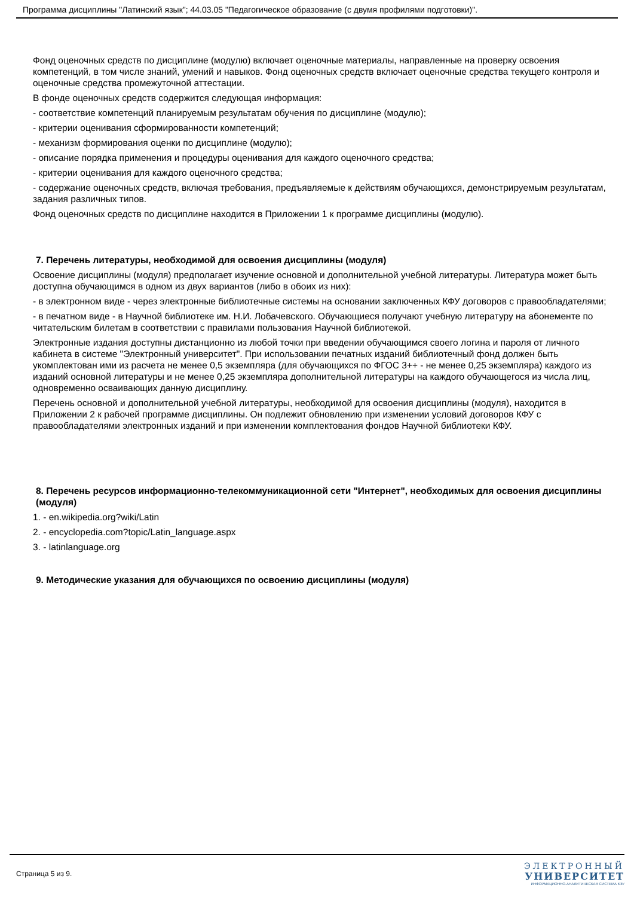Программа дисциплины "Латинский язык"; 44.03.05 "Педагогическое образование (с двумя профилями подготовки)".
Фонд оценочных средств по дисциплине (модулю) включает оценочные материалы, направленные на проверку освоения компетенций, в том числе знаний, умений и навыков. Фонд оценочных средств включает оценочные средства текущего контроля и оценочные средства промежуточной аттестации.
В фонде оценочных средств содержится следующая информация:
- соответствие компетенций планируемым результатам обучения по дисциплине (модулю);
- критерии оценивания сформированности компетенций;
- механизм формирования оценки по дисциплине (модулю);
- описание порядка применения и процедуры оценивания для каждого оценочного средства;
- критерии оценивания для каждого оценочного средства;
- содержание оценочных средств, включая требования, предъявляемые к действиям обучающихся, демонстрируемым результатам, задания различных типов.
Фонд оценочных средств по дисциплине находится в Приложении 1 к программе дисциплины (модулю).
7. Перечень литературы, необходимой для освоения дисциплины (модуля)
Освоение дисциплины (модуля) предполагает изучение основной и дополнительной учебной литературы. Литература может быть доступна обучающимся в одном из двух вариантов (либо в обоих из них):
- в электронном виде - через электронные библиотечные системы на основании заключенных КФУ договоров с правообладателями;
- в печатном виде - в Научной библиотеке им. Н.И. Лобачевского. Обучающиеся получают учебную литературу на абонементе по читательским билетам в соответствии с правилами пользования Научной библиотекой.
Электронные издания доступны дистанционно из любой точки при введении обучающимся своего логина и пароля от личного кабинета в системе "Электронный университет". При использовании печатных изданий библиотечный фонд должен быть укомплектован ими из расчета не менее 0,5 экземпляра (для обучающихся по ФГОС 3++ - не менее 0,25 экземпляра) каждого из изданий основной литературы и не менее 0,25 экземпляра дополнительной литературы на каждого обучающегося из числа лиц, одновременно осваивающих данную дисциплину.
Перечень основной и дополнительной учебной литературы, необходимой для освоения дисциплины (модуля), находится в Приложении 2 к рабочей программе дисциплины. Он подлежит обновлению при изменении условий договоров КФУ с правообладателями электронных изданий и при изменении комплектования фондов Научной библиотеки КФУ.
8. Перечень ресурсов информационно-телекоммуникационной сети "Интернет", необходимых для освоения дисциплины (модуля)
1. - en.wikipedia.org?wiki/Latin
2. - encyclopedia.com?topic/Latin_language.aspx
3. - latinlanguage.org
9. Методические указания для обучающихся по освоению дисциплины (модуля)
Страница 5 из 9.
ЭЛЕКТРОННЫЙ
УНИВЕРСИТЕТ
ИНФОРМАЦИОННО-АНАЛИТИЧЕСКАЯ СИСТЕМА КФУ